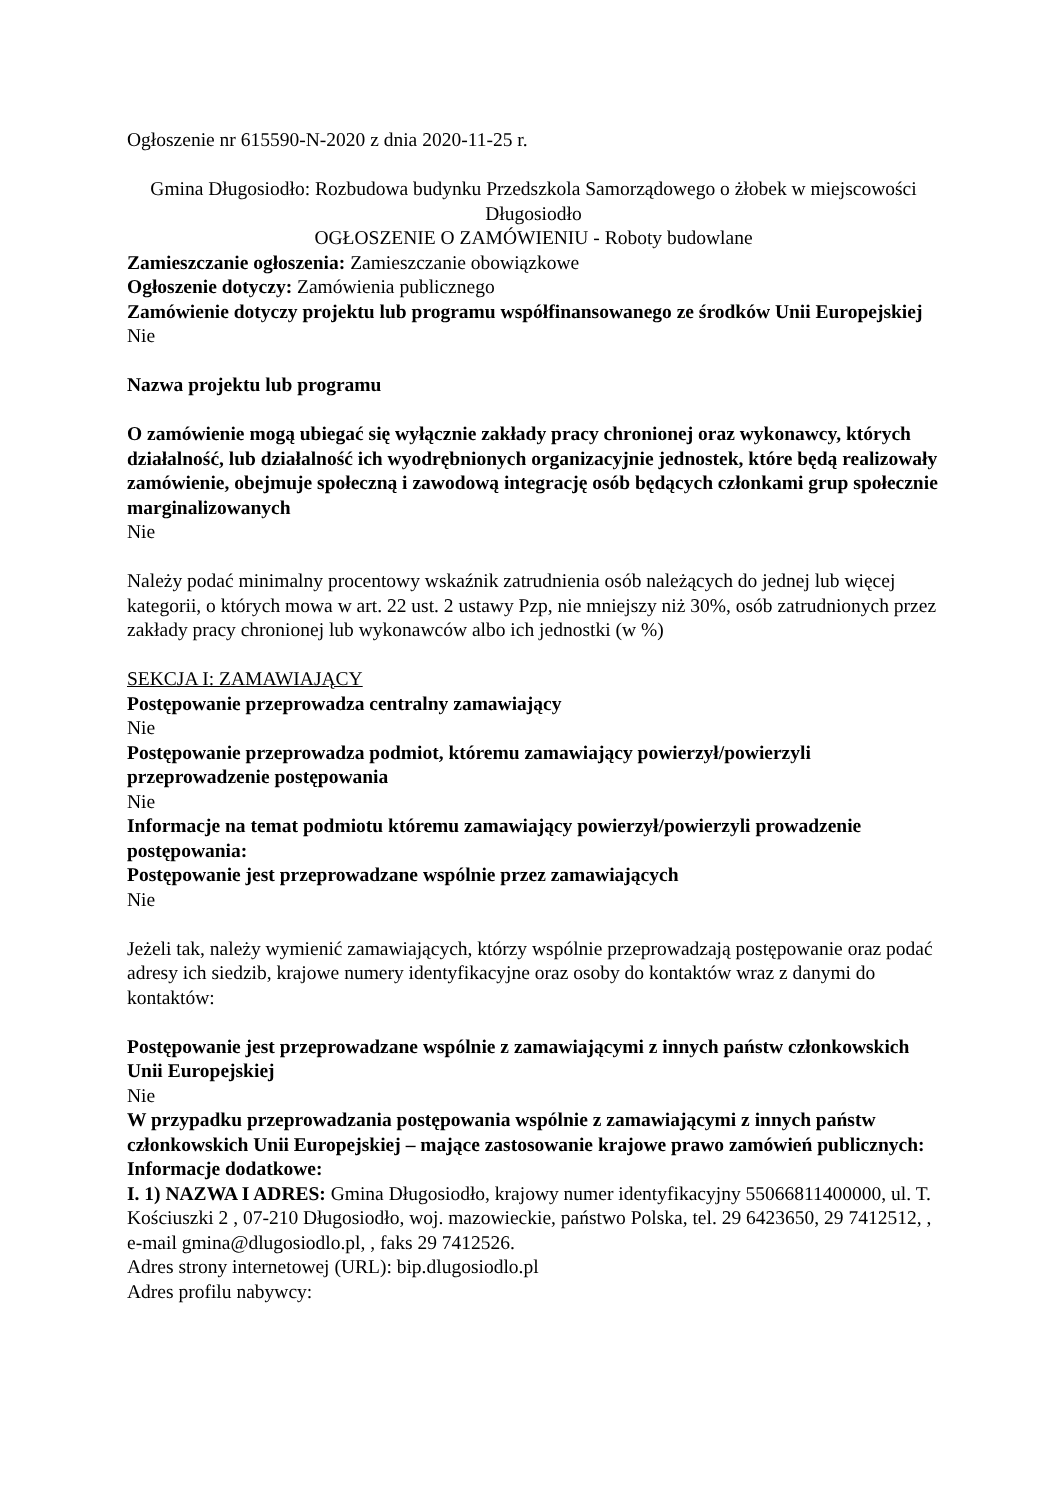Ogłoszenie nr 615590-N-2020 z dnia 2020-11-25 r.
Gmina Długosiodło: Rozbudowa budynku Przedszkola Samorządowego o żłobek w miejscowości Długosiodło
OGŁOSZENIE O ZAMÓWIENIU - Roboty budowlane
Zamieszczanie ogłoszenia: Zamieszczanie obowiązkowe
Ogłoszenie dotyczy: Zamówienia publicznego
Zamówienie dotyczy projektu lub programu współfinansowanego ze środków Unii Europejskiej
Nie
Nazwa projektu lub programu
O zamówienie mogą ubiegać się wyłącznie zakłady pracy chronionej oraz wykonawcy, których działalność, lub działalność ich wyodrębnionych organizacyjnie jednostek, które będą realizowały zamówienie, obejmuje społeczną i zawodową integrację osób będących członkami grup społecznie marginalizowanych
Nie
Należy podać minimalny procentowy wskaźnik zatrudnienia osób należących do jednej lub więcej kategorii, o których mowa w art. 22 ust. 2 ustawy Pzp, nie mniejszy niż 30%, osób zatrudnionych przez zakłady pracy chronionej lub wykonawców albo ich jednostki (w %)
SEKCJA I: ZAMAWIAJĄCY
Postępowanie przeprowadza centralny zamawiający
Nie
Postępowanie przeprowadza podmiot, któremu zamawiający powierzył/powierzyli przeprowadzenie postępowania
Nie
Informacje na temat podmiotu któremu zamawiający powierzył/powierzyli prowadzenie postępowania:
Postępowanie jest przeprowadzane wspólnie przez zamawiających
Nie
Jeżeli tak, należy wymienić zamawiających, którzy wspólnie przeprowadzają postępowanie oraz podać adresy ich siedzib, krajowe numery identyfikacyjne oraz osoby do kontaktów wraz z danymi do kontaktów:
Postępowanie jest przeprowadzane wspólnie z zamawiającymi z innych państw członkowskich Unii Europejskiej
Nie
W przypadku przeprowadzania postępowania wspólnie z zamawiającymi z innych państw członkowskich Unii Europejskiej – mające zastosowanie krajowe prawo zamówień publicznych:
Informacje dodatkowe:
I. 1) NAZWA I ADRES: Gmina Długosiodło, krajowy numer identyfikacyjny 55066811400000, ul. T. Kościuszki 2 , 07-210 Długosiodło, woj. mazowieckie, państwo Polska, tel. 29 6423650, 29 7412512, , e-mail gmina@dlugosiodlo.pl, , faks 29 7412526.
Adres strony internetowej (URL): bip.dlugosiodlo.pl
Adres profilu nabywcy: